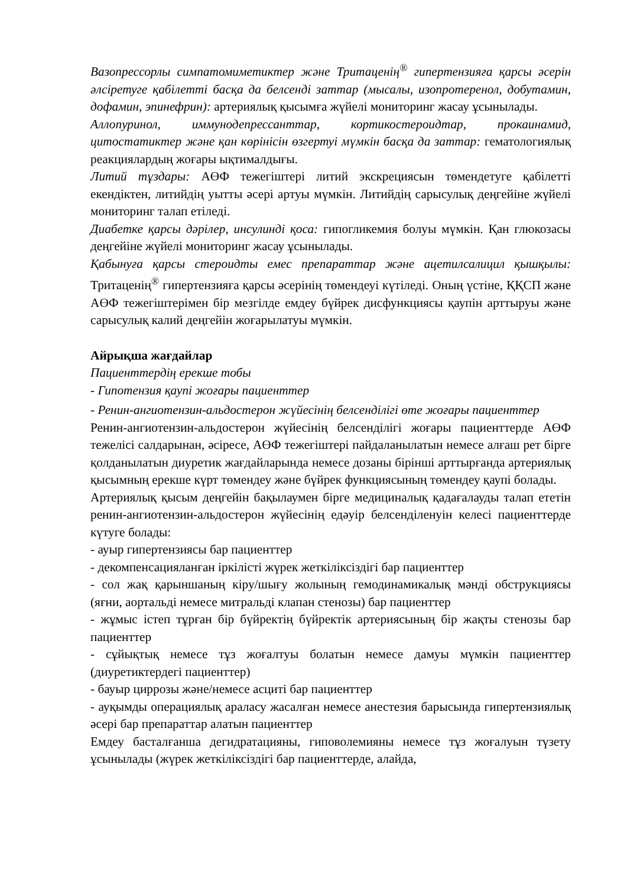Вазопрессорлы симпатомиметиктер және Тритаценің<sup>®</sup> гипертензияға қарсы әсерін әлсіретуге қабілетті басқа да белсенді заттар (мысалы, изопротеренол, добутамин, дофамин, эпинефрин): артериялық қысымға жүйелі мониторинг жасау ұсынылады.
Аллопуринол, иммунодепрессанттар, кортикостероидтар, прокаинамид, цитостатиктер және қан көрінісін өзгертуі мүмкін басқа да заттар: гематологиялық реакциялардың жоғары ықтималдығы.
Литий тұздары: АӨФ тежегіштері литий экскрециясын төмендетуге қабілетті екендіктен, литийдің уытты әсері артуы мүмкін. Литийдің сарысулық деңгейіне жүйелі мониторинг талап етіледі.
Диабетке қарсы дәрілер, инсулинді қоса: гипогликемия болуы мүмкін. Қан глюкозасы деңгейіне жүйелі мониторинг жасау ұсынылады.
Қабынуға қарсы стероидты емес препараттар және ацетилсалицил қышқылы: Тритаценің<sup>®</sup> гипертензияға қарсы әсерінің төмендеуі күтіледі. Оның үстіне, ҚҚСП және АӨФ тежегіштерімен бір мезгілде емдеу бүйрек дисфункциясы қаупін арттыруы және сарысулық калий деңгейін жоғарылатуы мүмкін.
Айрықша жағдайлар
Пациенттердің ерекше тобы
- Гипотензия қаупі жоғары пациенттер
- Ренин-ангиотензин-альдостерон жүйесінің белсенділігі өте жоғары пациенттер
Ренин-ангиотензин-альдостерон жүйесінің белсенділігі жоғары пациенттерде АӨФ тежелісі салдарынан, әсіресе, АӨФ тежегіштері пайдаланылатын немесе алғаш рет бірге қолданылатын диуретик жағдайларында немесе дозаны бірінші арттырғанда артериялық қысымның ерекше күрт төмендеу және бүйрек функциясының төмендеу қаупі болады.
Артериялық қысым деңгейін бақылаумен бірге медициналық қадағалауды талап ететін ренин-ангиотензин-альдостерон жүйесінің едәуір белсенділенуін келесі пациенттерде күтуге болады:
- ауыр гипертензиясы бар пациенттер
- декомпенсацияланған іркілісті жүрек жеткіліксіздігі бар пациенттер
- сол жақ қарыншаның кіру/шығу жолының гемодинамикалық мәнді обструкциясы (яғни, аортальді немесе митральді клапан стенозы) бар пациенттер
- жұмыс істеп тұрған бір бүйректің бүйректік артериясының бір жақты стенозы бар пациенттер
- сұйықтық немесе тұз жоғалтуы болатын немесе дамуы мүмкін пациенттер (диуретиктердегі пациенттер)
- бауыр циррозы және/немесе асциті бар пациенттер
- ауқымды операциялық араласу жасалған немесе анестезия барысында гипертензиялық әсері бар препараттар алатын пациенттер
Емдеу басталғанша дегидратацияны, гиповолемияны немесе тұз жоғалуын түзету ұсынылады (жүрек жеткіліксіздігі бар пациенттерде, алайда,